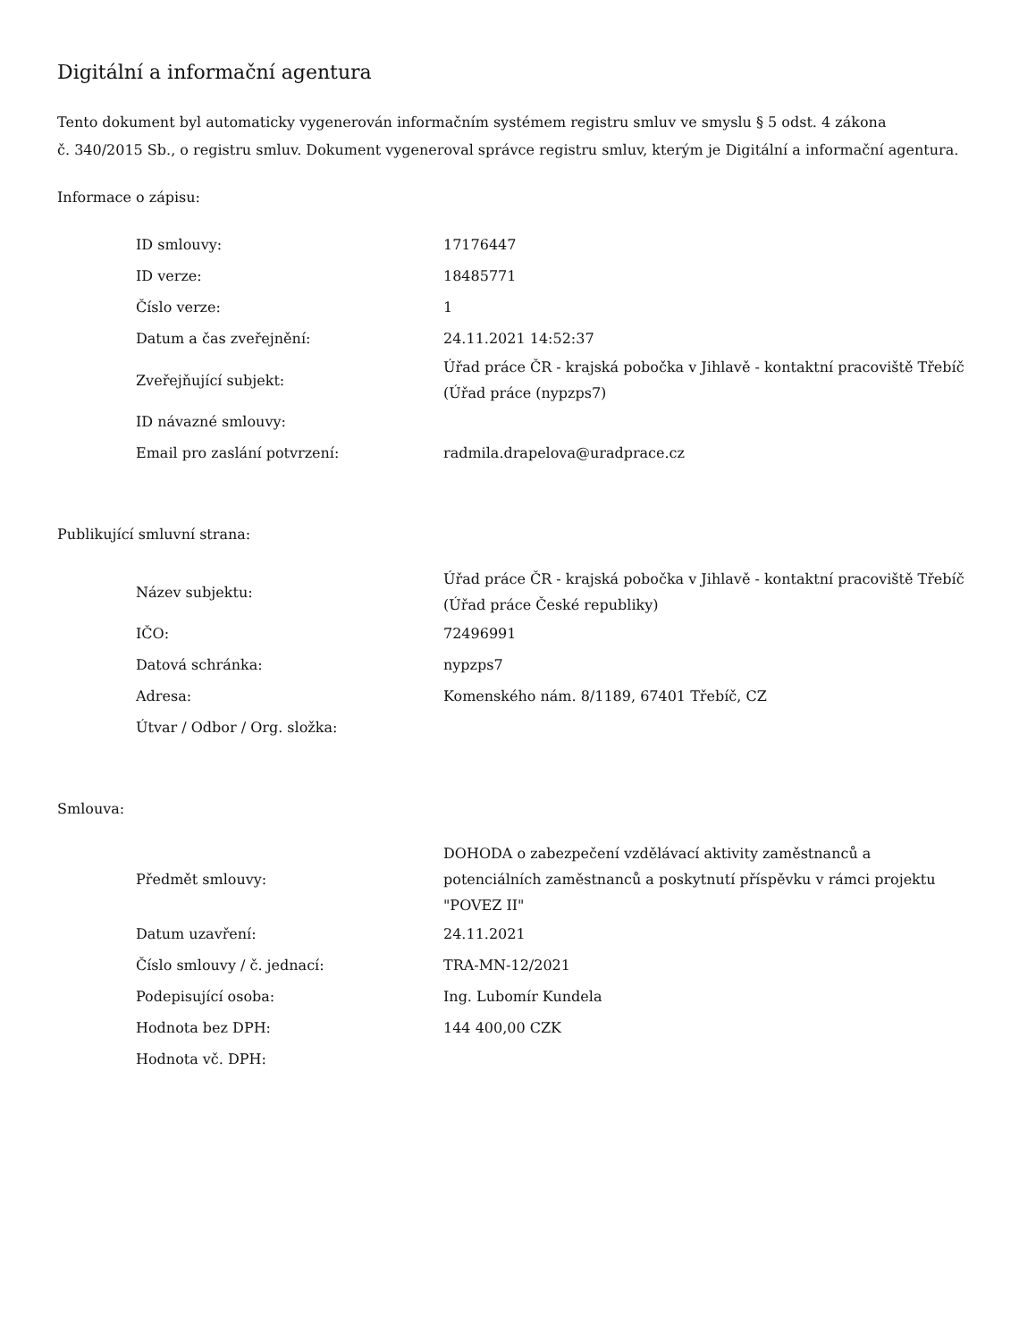Digitální a informační agentura
Tento dokument byl automaticky vygenerován informačním systémem registru smluv ve smyslu § 5 odst. 4 zákona
č. 340/2015 Sb., o registru smluv. Dokument vygeneroval správce registru smluv, kterým je Digitální a informační agentura.
Informace o zápisu:
| ID smlouvy: | 17176447 |
| ID verze: | 18485771 |
| Číslo verze: | 1 |
| Datum a čas zveřejnění: | 24.11.2021 14:52:37 |
| Zveřejňující subjekt: | Úřad práce ČR - krajská pobočka v Jihlavě - kontaktní pracoviště Třebíč (Úřad práce (nypzps7) |
| ID návazné smlouvy: | |
| Email pro zaslání potvrzení: | radmila.drapelova@uradprace.cz |
Publikující smluvní strana:
| Název subjektu: | Úřad práce ČR - krajská pobočka v Jihlavě - kontaktní pracoviště Třebíč (Úřad práce České republiky) |
| IČO: | 72496991 |
| Datová schránka: | nypzps7 |
| Adresa: | Komenského nám. 8/1189, 67401 Třebíč, CZ |
| Útvar / Odbor / Org. složka: | |
Smlouva:
| Předmět smlouvy: | DOHODA o zabezpečení vzdělávací aktivity zaměstnanců a potenciálních zaměstnanců a poskytnutí příspěvku v rámci projektu "POVEZ II" |
| Datum uzavření: | 24.11.2021 |
| Číslo smlouvy / č. jednací: | TRA-MN-12/2021 |
| Podepisující osoba: | Ing. Lubomír Kundela |
| Hodnota bez DPH: | 144 400,00 CZK |
| Hodnota vč. DPH: | |